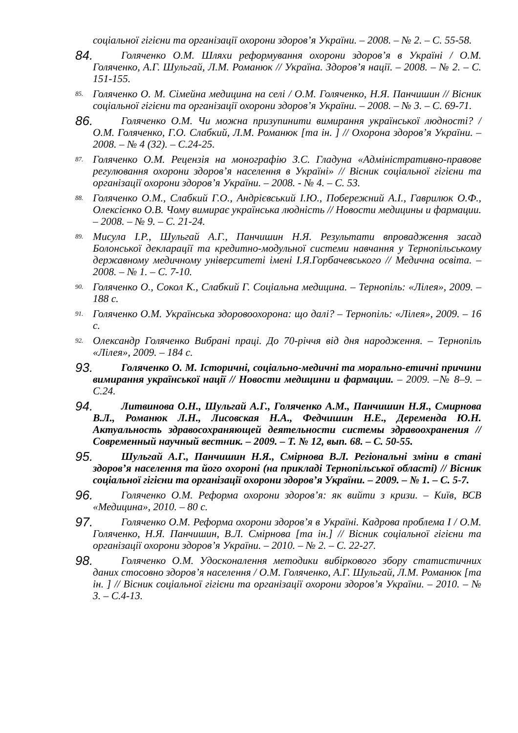соціальної гігієни та організації охорони здоров’я України. – 2008. – № 2. – С. 55-58.
84. Голяченко О.М. Шляхи реформування охорони здоров’я в Україні / О.М. Голяченко, А.Г. Шульгай, Л.М. Романюк // Україна. Здоров’я нації. – 2008. – № 2. – С. 151-155.
85. Голяченко О. М. Сімейна медицина на селі / О.М. Голяченко, Н.Я. Панчишин // Вісник соціальної гігієни та організації охорони здоров’я України. – 2008. – № 3. – С. 69-71.
86. Голяченко О.М. Чи можна призупинити вимирання української людності? / О.М. Голяченко, Г.О. Слабкий, Л.М. Романюк [та ін. ] // Охорона здоров’я України. – 2008. – № 4 (32). – С.24-25.
87. Голяченко О.М. Рецензія на монографію З.С. Гладуна «Адміністративно-правове регулювання охорони здоров’я населення в Україні» // Вісник соціальної гігієни та організації охорони здоров’я України. – 2008. - № 4. – С. 53.
88. Голяченко О.М., Слабкий Г.О., Андрієвський І.Ю., Побережний А.І., Гаврилюк О.Ф., Олексієнко О.В. Чому вимирає українська людність // Новости медицины и фармации. – 2008. – № 9. – С. 21-24.
89. Мисула І.Р., Шульгай А.Г., Панчишин Н.Я. Результати впровадження засад Болонської декларації та кредитно-модульної системи навчання у Тернопільському державному медичному університеті імені І.Я.Горбачевського // Медична освіта. – 2008. – № 1. – С. 7-10.
90. Голяченко О., Сокол К., Слабкий Г. Соціальна медицина. – Тернопіль: «Лілея», 2009. – 188 с.
91. Голяченко О.М. Українська здоровоохорона: що далі? – Тернопіль: «Лілея», 2009. – 16 с.
92. Олександр Голяченко Вибрані праці. До 70-річчя від дня народження. – Тернопіль «Лілея», 2009. – 184 с.
93. Голяченко О. М. Історичні, соціально-медичні та морально-етичні причини вимирання української нації // Новости медицини и фармации. – 2009. –№ 8–9. –С.24.
94. Литвинова О.Н., Шульгай А.Г., Голяченко А.М., Панчишин Н.Я., Смирнова В.Л., Романюк Л.Н., Лисовская Н.А., Федчишин Н.Е., Деременда Ю.Н. Актуальность здравосохраняющей деятельности системы здравоохранения // Современный научный вестник. – 2009. – Т. № 12, вып. 68. – С. 50-55.
95. Шульгай А.Г., Панчишин Н.Я., Смірнова В.Л. Регіональні зміни в стані здоров’я населення та його охороні (на прикладі Тернопільської області) // Вісник соціальної гігієни та організації охорони здоров’я України. – 2009. – № 1. – С. 5-7.
96. Голяченко О.М. Реформа охорони здоров’я: як вийти з кризи. – Київ, ВСВ «Медицина», 2010. – 80 с.
97. Голяченко О.М. Реформа охорони здоров’я в Україні. Кадрова проблема І / О.М. Голяченко, Н.Я. Панчишин, В.Л. Смірнова [та ін.] // Вісник соціальної гігієни та організації охорони здоров’я України. – 2010. – № 2. – С. 22-27.
98. Голяченко О.М. Удосконалення методики вибіркового збору статистичних даних стосовно здоров’я населення / О.М. Голяченко, А.Г. Шульгай, Л.М. Романюк [та ін. ] // Вісник соціальної гігієни та організації охорони здоров’я України. – 2010. – № 3. – С.4-13.